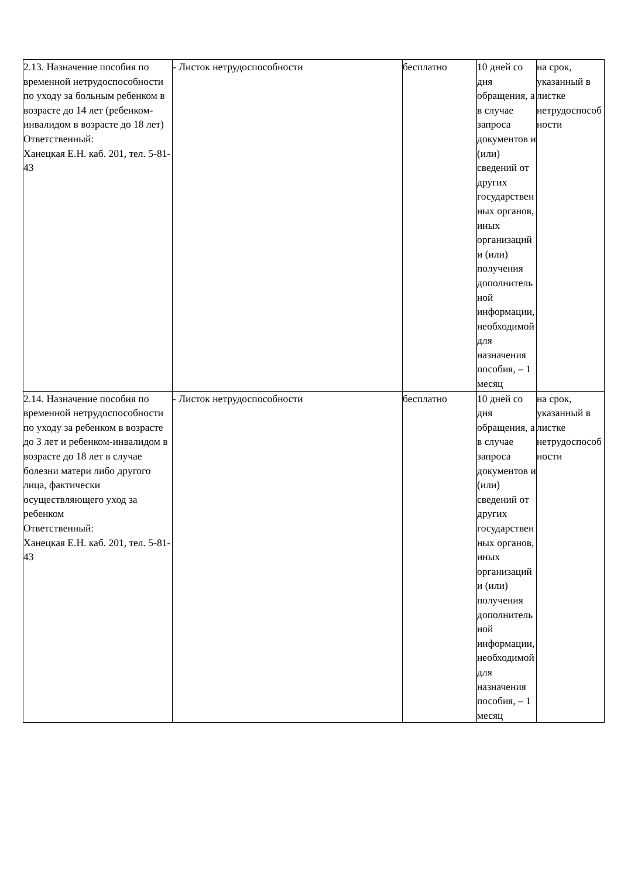| 2.13. Назначение пособия по временной нетрудоспособности по уходу за больным ребенком в возрасте до 14 лет (ребенком-инвалидом в возрасте до 18 лет) Ответственный: Ханецкая Е.Н. каб. 201, тел. 5-81-43 | - Листок нетрудоспособности | бесплатно | 10 дней со дня обращения, а в случае запроса документов и (или) сведений от других государственных органов, иных организаций и (или) получения дополнительной информации, необходимой для назначения пособия, – 1 месяц | на срок, указанный в листке нетрудоспособности |
| 2.14. Назначение пособия по временной нетрудоспособности по уходу за ребенком в возрасте до 3 лет и ребенком-инвалидом в возрасте до 18 лет в случае болезни матери либо другого лица, фактически осуществляющего уход за ребенком Ответственный: Ханецкая Е.Н. каб. 201, тел. 5-81-43 | - Листок нетрудоспособности | бесплатно | 10 дней со дня обращения, а в случае запроса документов и (или) сведений от других государственных органов, иных организаций и (или) получения дополнительной информации, необходимой для назначения пособия, – 1 месяц | на срок, указанный в листке нетрудоспособности |